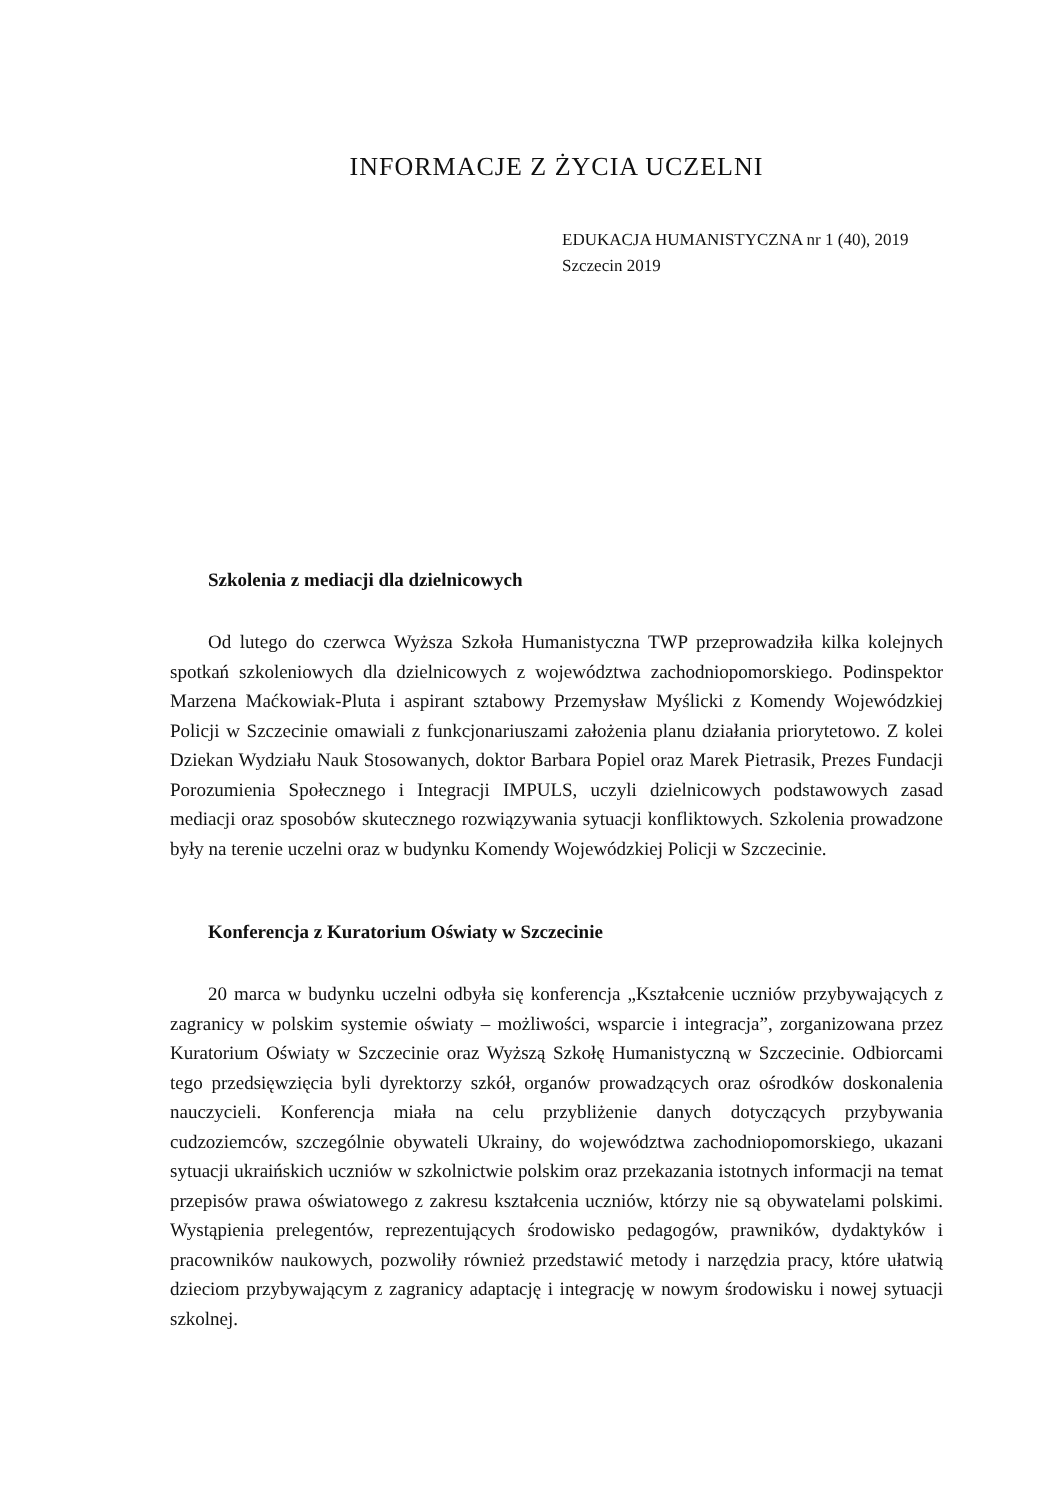INFORMACJE Z ŻYCIA UCZELNI
EDUKACJA HUMANISTYCZNA nr 1 (40), 2019
Szczecin 2019
Szkolenia z mediacji dla dzielnicowych
Od lutego do czerwca Wyższa Szkoła Humanistyczna TWP przeprowadziła kilka kolejnych spotkań szkoleniowych dla dzielnicowych z województwa zachodniopomorskiego. Podinspektor Marzena Maćkowiak-Pluta i aspirant sztabowy Przemysław Myślicki z Komendy Wojewódzkiej Policji w Szczecinie omawiali z funkcjonariuszami założenia planu działania priorytetowo. Z kolei Dziekan Wydziału Nauk Stosowanych, doktor Barbara Popiel oraz Marek Pietrasik, Prezes Fundacji Porozumienia Społecznego i Integracji IMPULS, uczyli dzielnicowych podstawowych zasad mediacji oraz sposobów skutecznego rozwiązywania sytuacji konfliktowych. Szkolenia prowadzone były na terenie uczelni oraz w budynku Komendy Wojewódzkiej Policji w Szczecinie.
Konferencja z Kuratorium Oświaty w Szczecinie
20 marca w budynku uczelni odbyła się konferencja „Kształcenie uczniów przybywających z zagranicy w polskim systemie oświaty – możliwości, wsparcie i integracja”, zorganizowana przez Kuratorium Oświaty w Szczecinie oraz Wyższą Szkołę Humanistyczną w Szczecinie. Odbiorcami tego przedsięwzięcia byli dyrektorzy szkół, organów prowadzących oraz ośrodków doskonalenia nauczycieli. Konferencja miała na celu przybliżenie danych dotyczących przybywania cudzoziemców, szczególnie obywateli Ukrainy, do województwa zachodniopomorskiego, ukazani sytuacji ukraińskich uczniów w szkolnictwie polskim oraz przekazania istotnych informacji na temat przepisów prawa oświatowego z zakresu kształcenia uczniów, którzy nie są obywatelami polskimi. Wystąpienia prelegentów, reprezentujących środowisko pedagogów, prawników, dydaktyków i pracowników naukowych, pozwoliły również przedstawić metody i narzędzia pracy, które ułatwią dzieciom przybywającym z zagranicy adaptację i integrację w nowym środowisku i nowej sytuacji szkolnej.